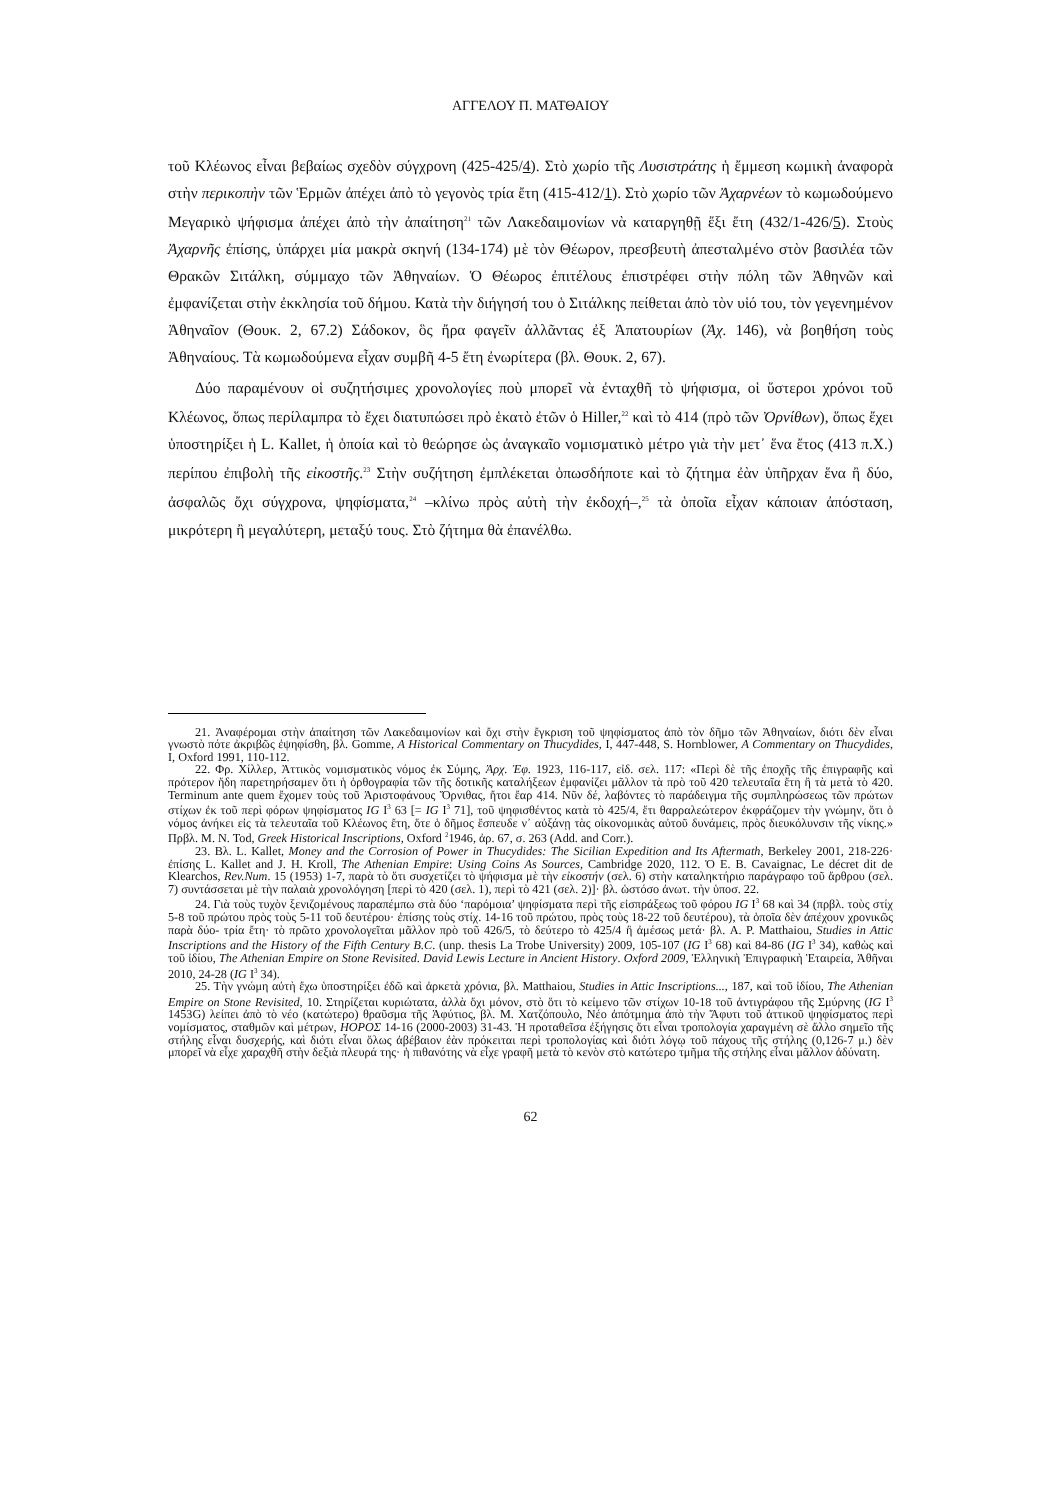ΑΓΓΕΛΟΥ Π. ΜΑΤΘΑΙΟΥ
τοῦ Κλέωνος εἶναι βεβαίως σχεδὸν σύγχρονη (425-425/4). Στὸ χωρίο τῆς Λυσιστράτης ἡ ἔμμεση κωμικὴ ἀναφορὰ στὴν περικοπὴν τῶν Ἑρμῶν ἀπέχει ἀπὸ τὸ γεγονὸς τρία ἔτη (415-412/1). Στὸ χωρίο τῶν Ἀχαρνέων τὸ κωμωδούμενο Μεγαρικὸ ψήφισμα ἀπέχει ἀπὸ τὴν ἀπαίτηση<sup>21</sup> τῶν Λακεδαιμονίων νὰ καταργηθῇ ἔξι ἔτη (432/1-426/5). Στοὺς Ἀχαρνῆς ἐπίσης, ὑπάρχει μία μακρὰ σκηνή (134-174) μὲ τὸν Θέωρον, πρεσβευτὴ ἀπεσταλμένο στὸν βασιλέα τῶν Θρακῶν Σιτάλκη, σύμμαχο τῶν Ἀθηναίων. Ὁ Θέωρος ἐπιτέλους ἐπιστρέφει στὴν πόλη τῶν Ἀθηνῶν καὶ ἐμφανίζεται στὴν ἐκκλησία τοῦ δήμου. Κατὰ τὴν διήγησή του ὁ Σιτάλκης πείθεται ἀπὸ τὸν υἱό του, τὸν γεγενημένον Ἀθηναῖον (Θουκ. 2, 67.2) Σάδοκον, ὃς ἤρα φαγεῖν ἀλλᾶντας ἐξ Ἀπατουρίων (Ἀχ. 146), νὰ βοηθήση τοὺς Ἀθηναίους. Τὰ κωμωδούμενα εἶχαν συμβῆ 4-5 ἔτη ἐνωρίτερα (βλ. Θουκ. 2, 67).
Δύο παραμένουν οἱ συζητήσιμες χρονολογίες ποὺ μπορεῖ νὰ ἐνταχθῆ τὸ ψήφισμα, οἱ ὕστεροι χρόνοι τοῦ Κλέωνος, ὅπως περίλαμπρα τὸ ἔχει διατυπώσει πρὸ ἑκατὸ ἐτῶν ὁ Hiller,<sup>22</sup> καὶ τὸ 414 (πρὸ τῶν Ὀρνίθων), ὅπως ἔχει ὑποστηρίξει ἡ L. Kallet, ἡ ὁποία καὶ τὸ θεώρησε ὡς ἀναγκαῖο νομισματικὸ μέτρο γιὰ τὴν μετ᾽ ἕνα ἔτος (413 π.Χ.) περίπου ἐπιβολὴ τῆς εἰκοστῆς.<sup>23</sup> Στὴν συζήτηση ἐμπλέκεται ὁπωσδήποτε καὶ τὸ ζήτημα ἐὰν ὑπῆρχαν ἕνα ἢ δύο, ἀσφαλῶς ὄχι σύγχρονα, ψηφίσματα,<sup>24</sup> –κλίνω πρὸς αὐτὴ τὴν ἐκδοχή–,<sup>25</sup> τὰ ὁποῖα εἶχαν κάποιαν ἀπόσταση, μικρότερη ἢ μεγαλύτερη, μεταξύ τους. Στὸ ζήτημα θὰ ἐπανέλθω.
21. Ἀναφέρομαι στὴν ἀπαίτηση τῶν Λακεδαιμονίων καὶ ὄχι στὴν ἔγκριση τοῦ ψηφίσματος ἀπὸ τὸν δῆμο τῶν Ἀθηναίων, διότι δὲν εἶναι γνωστὸ πότε ἀκριβῶς ἐψηφίσθη, βλ. Gomme, A Historical Commentary on Thucydides, I, 447-448, S. Hornblower, A Commentary on Thucydides, I, Oxford 1991, 110-112.
22. Φρ. Χίλλερ, Ἀττικὸς νομισματικὸς νόμος ἐκ Σύμης, Ἀρχ. Ἐφ. 1923, 116-117, εἰδ. σελ. 117: «Περὶ δὲ τῆς ἐποχῆς τῆς ἐπιγραφῆς καὶ πρότερον ἤδη παρετηρήσαμεν ὅτι ἡ ὀρθογραφία τῶν τῆς δοτικῆς καταλήξεων ἐμφανίζει μᾶλλον τὰ πρὸ τοῦ 420 τελευταῖα ἔτη ἢ τὰ μετὰ τὸ 420. Terminum ante quem ἔχομεν τοὺς τοῦ Ἀριστοφάνους Ὄρνιθας, ἤτοι ἔαρ 414. Νῦν δέ, λαβόντες τὸ παράδειγμα τῆς συμπληρώσεως τῶν πρώτων στίχων ἐκ τοῦ περὶ φόρων ψηφίσματος IG I<sup>3</sup> 63 [= IG I<sup>3</sup> 71], τοῦ ψηφισθέντος κατὰ τὸ 425/4, ἔτι θαρραλεώτερον ἐκφράζομεν τὴν γνώμην, ὅτι ὁ νόμος ἀνήκει εἰς τὰ τελευταῖα τοῦ Κλέωνος ἔτη, ὅτε ὁ δῆμος ἔσπευδε ν᾽ αὐξάνῃ τὰς οἰκονομικὰς αὐτοῦ δυνάμεις, πρὸς διευκόλυνσιν τῆς νίκης.» Πρβλ. M. N. Tod, Greek Historical Inscriptions, Oxford <sup>2</sup>1946, ἀρ. 67, σ. 263 (Add. and Corr.).
23. Βλ. L. Kallet, Money and the Corrosion of Power in Thucydides: The Sicilian Expedition and Its Aftermath, Berkeley 2001, 218-226· ἐπίσης L. Kallet and J. H. Kroll, The Athenian Empire: Using Coins As Sources, Cambridge 2020, 112. Ὁ E. B. Cavaignac, Le décret dit de Klearchos, Rev.Num. 15 (1953) 1-7, παρὰ τὸ ὅτι συσχετίζει τὸ ψήφισμα μὲ τὴν εἰκοστήν (σελ. 6) στὴν καταληκτήριο παράγραφο τοῦ ἄρθρου (σελ. 7) συντάσσεται μὲ τὴν παλαιὰ χρονολόγηση [περὶ τὸ 420 (σελ. 1), περὶ τὸ 421 (σελ. 2)]· βλ. ὡστόσο ἀνωτ. τὴν ὑποσ. 22.
24. Γιὰ τοὺς τυχὸν ξενιζομένους παραπέμπω στὰ δύο ‘παρόμοια’ ψηφίσματα περὶ τῆς εἰσπράξεως τοῦ φόρου IG I<sup>3</sup> 68 καὶ 34 (πρβλ. τοὺς στίχ 5-8 τοῦ πρώτου πρὸς τοὺς 5-11 τοῦ δευτέρου· ἐπίσης τοὺς στίχ. 14-16 τοῦ πρώτου, πρὸς τοὺς 18-22 τοῦ δευτέρου), τὰ ὁποῖα δὲν ἀπέχουν χρονικῶς παρὰ δύο- τρία ἔτη· τὸ πρῶτο χρονολογεῖται μᾶλλον πρὸ τοῦ 426/5, τὸ δεύτερο τὸ 425/4 ἢ ἀμέσως μετά· βλ. A. P. Matthaiou, Studies in Attic Inscriptions and the History of the Fifth Century B.C. (unp. thesis La Trobe University) 2009, 105-107 (IG I<sup>3</sup> 68) καὶ 84-86 (IG I<sup>3</sup> 34), καθὼς καὶ τοῦ ἰδίου, The Athenian Empire on Stone Revisited. David Lewis Lecture in Ancient History. Oxford 2009, Ἑλληνικὴ Ἐπιγραφικὴ Ἑταιρεία, Ἀθῆναι 2010, 24-28 (IG I<sup>3</sup> 34).
25. Τὴν γνώμη αὐτὴ ἔχω ὑποστηρίξει ἐδῶ καὶ ἀρκετὰ χρόνια, βλ. Matthaiou, Studies in Attic Inscriptions..., 187, καὶ τοῦ ἰδίου, The Athenian Empire on Stone Revisited, 10. Στηρίζεται κυριώτατα, ἀλλὰ ὄχι μόνον, στὸ ὅτι τὸ κείμενο τῶν στίχων 10-18 τοῦ ἀντιγράφου τῆς Σμύρνης (IG I<sup>3</sup> 1453G) λείπει ἀπὸ τὸ νέο (κατώτερο) θραῦσμα τῆς Ἀφύτιος, βλ. Μ. Χατζόπουλο, Νέο ἀπότμημα ἀπὸ τὴν Ἄφυτι τοῦ ἀττικοῦ ψηφίσματος περὶ νομίσματος, σταθμῶν καὶ μέτρων, ΗΟΡΟΣ 14-16 (2000-2003) 31-43. Ἡ προταθεῖσα ἐξήγησις ὅτι εἶναι τροπολογία χαραγμένη σὲ ἄλλο σημεῖο τῆς στήλης εἶναι δυσχερής, καὶ διότι εἶναι ὅλως ἀβέβαιον ἐὰν πρόκειται περὶ τροπολογίας καὶ διότι λόγῳ τοῦ πάχους τῆς στήλης (0,126-7 μ.) δὲν μπορεῖ νὰ εἶχε χαραχθῆ στὴν δεξιὰ πλευρά της· ἡ πιθανότης νὰ εἶχε γραφῆ μετὰ τὸ κενὸν στὸ κατώτερο τμῆμα τῆς στήλης εἶναι μᾶλλον ἀδύνατη.
62